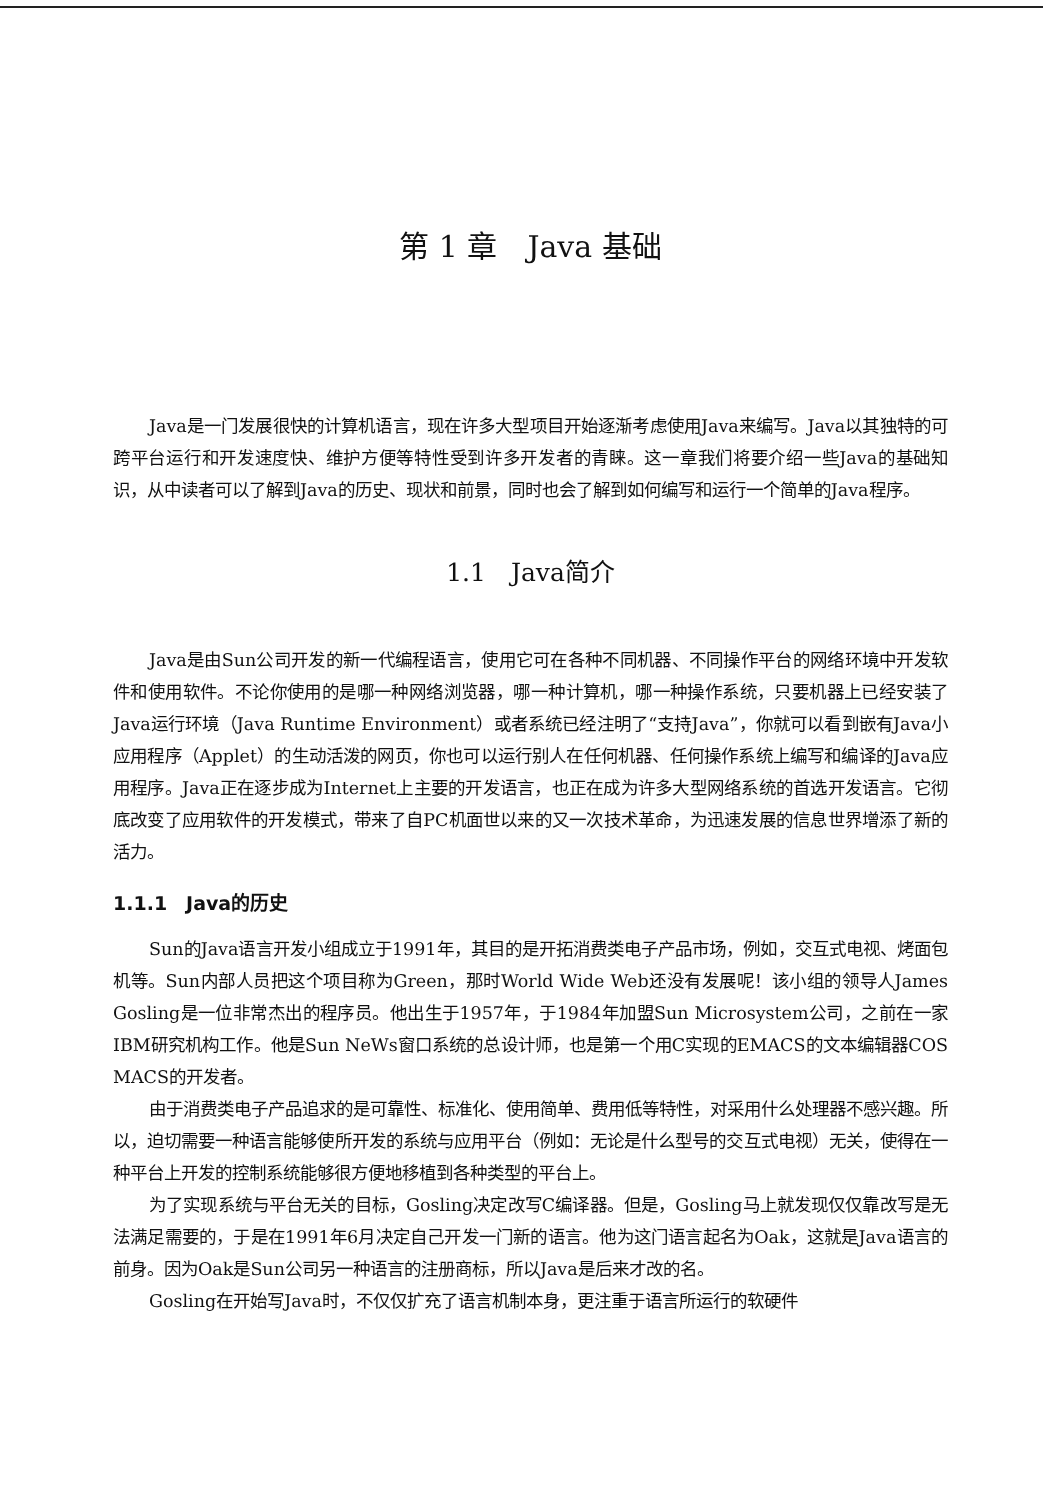第 1 章　Java 基础
Java是一门发展很快的计算机语言，现在许多大型项目开始逐渐考虑使用Java来编写。Java以其独特的可跨平台运行和开发速度快、维护方便等特性受到许多开发者的青睐。这一章我们将要介绍一些Java的基础知识，从中读者可以了解到Java的历史、现状和前景，同时也会了解到如何编写和运行一个简单的Java程序。
1.1　Java简介
Java是由Sun公司开发的新一代编程语言，使用它可在各种不同机器、不同操作平台的网络环境中开发软件和使用软件。不论你使用的是哪一种网络浏览器，哪一种计算机，哪一种操作系统，只要机器上已经安装了Java运行环境（Java Runtime Environment）或者系统已经注明了“支持Java”，你就可以看到嵌有Java小应用程序（Applet）的生动活泼的网页，你也可以运行别人在任何机器、任何操作系统上编写和编译的Java应用程序。Java正在逐步成为Internet上主要的开发语言，也正在成为许多大型网络系统的首选开发语言。它彻底改变了应用软件的开发模式，带来了自PC机面世以来的又一次技术革命，为迅速发展的信息世界增添了新的活力。
1.1.1　Java的历史
Sun的Java语言开发小组成立于1991年，其目的是开拓消费类电子产品市场，例如，交互式电视、烤面包机等。Sun内部人员把这个项目称为Green，那时World Wide Web还没有发展呢！该小组的领导人James Gosling是一位非常杰出的程序员。他出生于1957年，于1984年加盟Sun Microsystem公司，之前在一家IBM研究机构工作。他是Sun NeWs窗口系统的总设计师，也是第一个用C实现的EMACS的文本编辑器COS MACS的开发者。
由于消费类电子产品追求的是可靠性、标准化、使用简单、费用低等特性，对采用什么处理器不感兴趣。所以，迫切需要一种语言能够使所开发的系统与应用平台（例如：无论是什么型号的交互式电视）无关，使得在一种平台上开发的控制系统能够很方便地移植到各种类型的平台上。
为了实现系统与平台无关的目标，Gosling决定改写C编译器。但是，Gosling马上就发现仅仅靠改写是无法满足需要的，于是在1991年6月决定自己开发一门新的语言。他为这门语言起名为Oak，这就是Java语言的前身。因为Oak是Sun公司另一种语言的注册商标，所以Java是后来才改的名。
Gosling在开始写Java时，不仅仅扩充了语言机制本身，更注重于语言所运行的软硬件